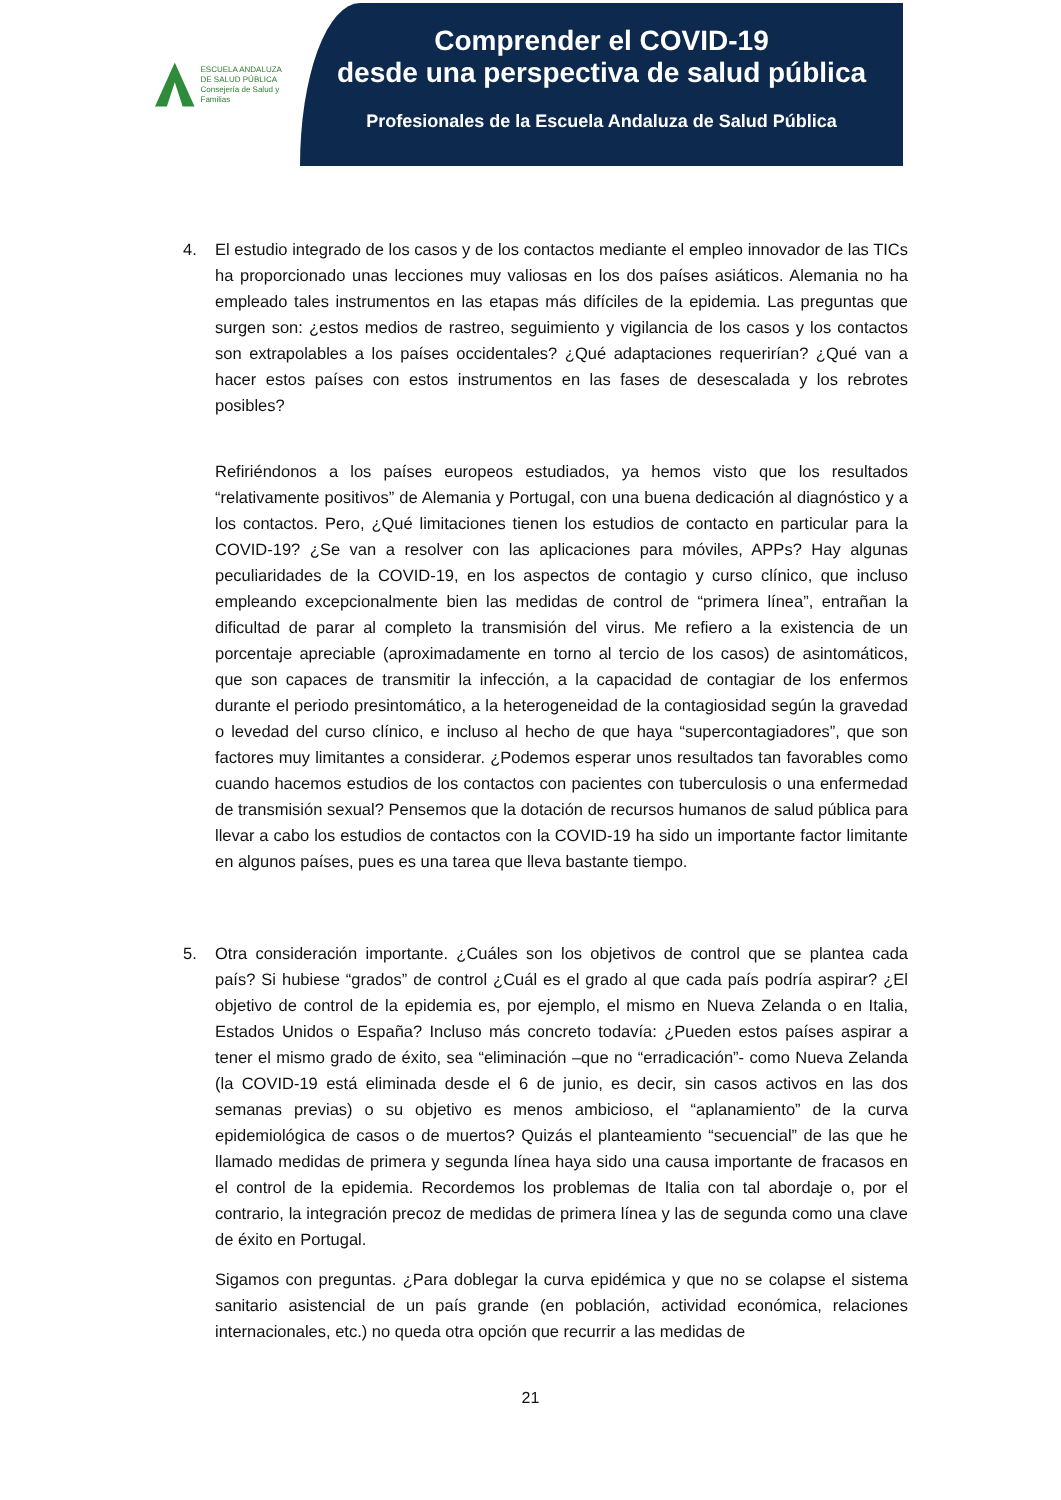ESCUELA ANDALUZA
DE SALUD PÚBLICA
Consejería de Salud y Familias
Comprender el COVID-19
desde una perspectiva de salud pública
Profesionales de la Escuela Andaluza de Salud Pública
4. El estudio integrado de los casos y de los contactos mediante el empleo innovador de las TICs ha proporcionado unas lecciones muy valiosas en los dos países asiáticos. Alemania no ha empleado tales instrumentos en las etapas más difíciles de la epidemia. Las preguntas que surgen son: ¿estos medios de rastreo, seguimiento y vigilancia de los casos y los contactos son extrapolables a los países occidentales? ¿Qué adaptaciones requerirían? ¿Qué van a hacer estos países con estos instrumentos en las fases de desescalada y los rebrotes posibles?
Refiriéndonos a los países europeos estudiados, ya hemos visto que los resultados “relativamente positivos” de Alemania y Portugal, con una buena dedicación al diagnóstico y a los contactos. Pero, ¿Qué limitaciones tienen los estudios de contacto en particular para la COVID-19? ¿Se van a resolver con las aplicaciones para móviles, APPs? Hay algunas peculiaridades de la COVID-19, en los aspectos de contagio y curso clínico, que incluso empleando excepcionalmente bien las medidas de control de “primera línea”, entrañan la dificultad de parar al completo la transmisión del virus. Me refiero a la existencia de un porcentaje apreciable (aproximadamente en torno al tercio de los casos) de asintomáticos, que son capaces de transmitir la infección, a la capacidad de contagiar de los enfermos durante el periodo presintomático, a la heterogeneidad de la contagiosidad según la gravedad o levedad del curso clínico, e incluso al hecho de que haya “supercontagiadores”, que son factores muy limitantes a considerar. ¿Podemos esperar unos resultados tan favorables como cuando hacemos estudios de los contactos con pacientes con tuberculosis o una enfermedad de transmisión sexual? Pensemos que la dotación de recursos humanos de salud pública para llevar a cabo los estudios de contactos con la COVID-19 ha sido un importante factor limitante en algunos países, pues es una tarea que lleva bastante tiempo.
5. Otra consideración importante. ¿Cuáles son los objetivos de control que se plantea cada país? Si hubiese “grados” de control ¿Cuál es el grado al que cada país podría aspirar? ¿El objetivo de control de la epidemia es, por ejemplo, el mismo en Nueva Zelanda o en Italia, Estados Unidos o España? Incluso más concreto todavía: ¿Pueden estos países aspirar a tener el mismo grado de éxito, sea “eliminación –que no “erradicación”- como Nueva Zelanda (la COVID-19 está eliminada desde el 6 de junio, es decir, sin casos activos en las dos semanas previas) o su objetivo es menos ambicioso, el “aplanamiento” de la curva epidemiológica de casos o de muertos? Quizás el planteamiento “secuencial” de las que he llamado medidas de primera y segunda línea haya sido una causa importante de fracasos en el control de la epidemia. Recordemos los problemas de Italia con tal abordaje o, por el contrario, la integración precoz de medidas de primera línea y las de segunda como una clave de éxito en Portugal.
Sigamos con preguntas. ¿Para doblegar la curva epidémica y que no se colapse el sistema sanitario asistencial de un país grande (en población, actividad económica, relaciones internacionales, etc.) no queda otra opción que recurrir a las medidas de
21